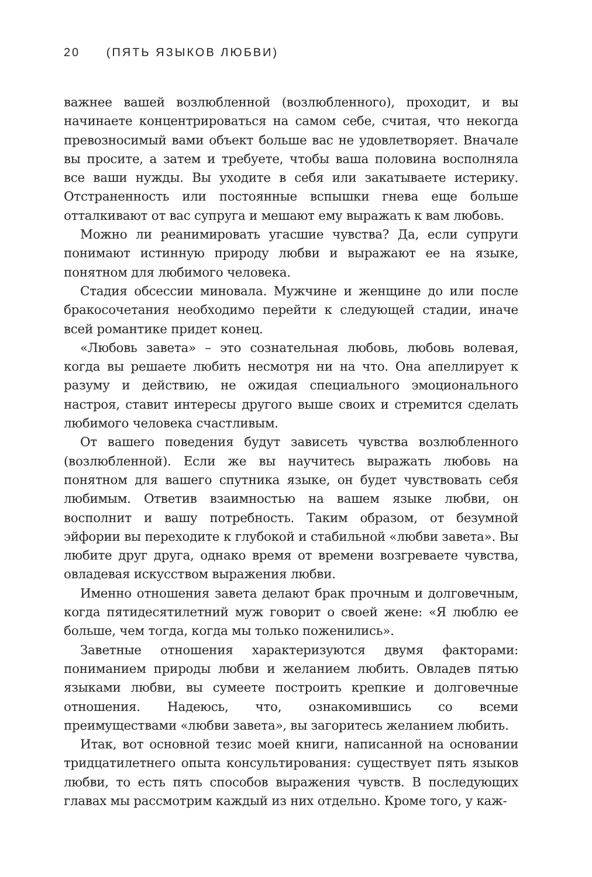20 (ПЯТЬ ЯЗЫКОВ ЛЮБВИ)
важнее вашей возлюбленной (возлюбленного), проходит, и вы начинаете концентрироваться на самом себе, считая, что некогда превозносимый вами объект больше вас не удовлетворяет. Вначале вы просите, а затем и требуете, чтобы ваша половина восполняла все ваши нужды. Вы уходите в себя или закатываете истерику. Отстраненность или постоянные вспышки гнева еще больше отталкивают от вас супруга и мешают ему выражать к вам любовь.
Можно ли реанимировать угасшие чувства? Да, если супруги понимают истинную природу любви и выражают ее на языке, понятном для любимого человека.
Стадия обсессии миновала. Мужчине и женщине до или после бракосочетания необходимо перейти к следующей стадии, иначе всей романтике придет конец.
«Любовь завета» – это сознательная любовь, любовь волевая, когда вы решаете любить несмотря ни на что. Она апеллирует к разуму и действию, не ожидая специального эмоционального настроя, ставит интересы другого выше своих и стремится сделать любимого человека счастливым.
От вашего поведения будут зависеть чувства возлюбленного (возлюбленной). Если же вы научитесь выражать любовь на понятном для вашего спутника языке, он будет чувствовать себя любимым. Ответив взаимностью на вашем языке любви, он восполнит и вашу потребность. Таким образом, от безумной эйфории вы переходите к глубокой и стабильной «любви завета». Вы любите друг друга, однако время от времени возгреваете чувства, овладевая искусством выражения любви.
Именно отношения завета делают брак прочным и долговечным, когда пятидесятилетний муж говорит о своей жене: «Я люблю ее больше, чем тогда, когда мы только поженились».
Заветные отношения характеризуются двумя факторами: пониманием природы любви и желанием любить. Овладев пятью языками любви, вы сумеете построить крепкие и долговечные отношения. Надеюсь, что, ознакомившись со всеми преимуществами «любви завета», вы загоритесь желанием любить.
Итак, вот основной тезис моей книги, написанной на основании тридцатилетнего опыта консультирования: существует пять языков любви, то есть пять способов выражения чувств. В последующих главах мы рассмотрим каждый из них отдельно. Кроме того, у каж-